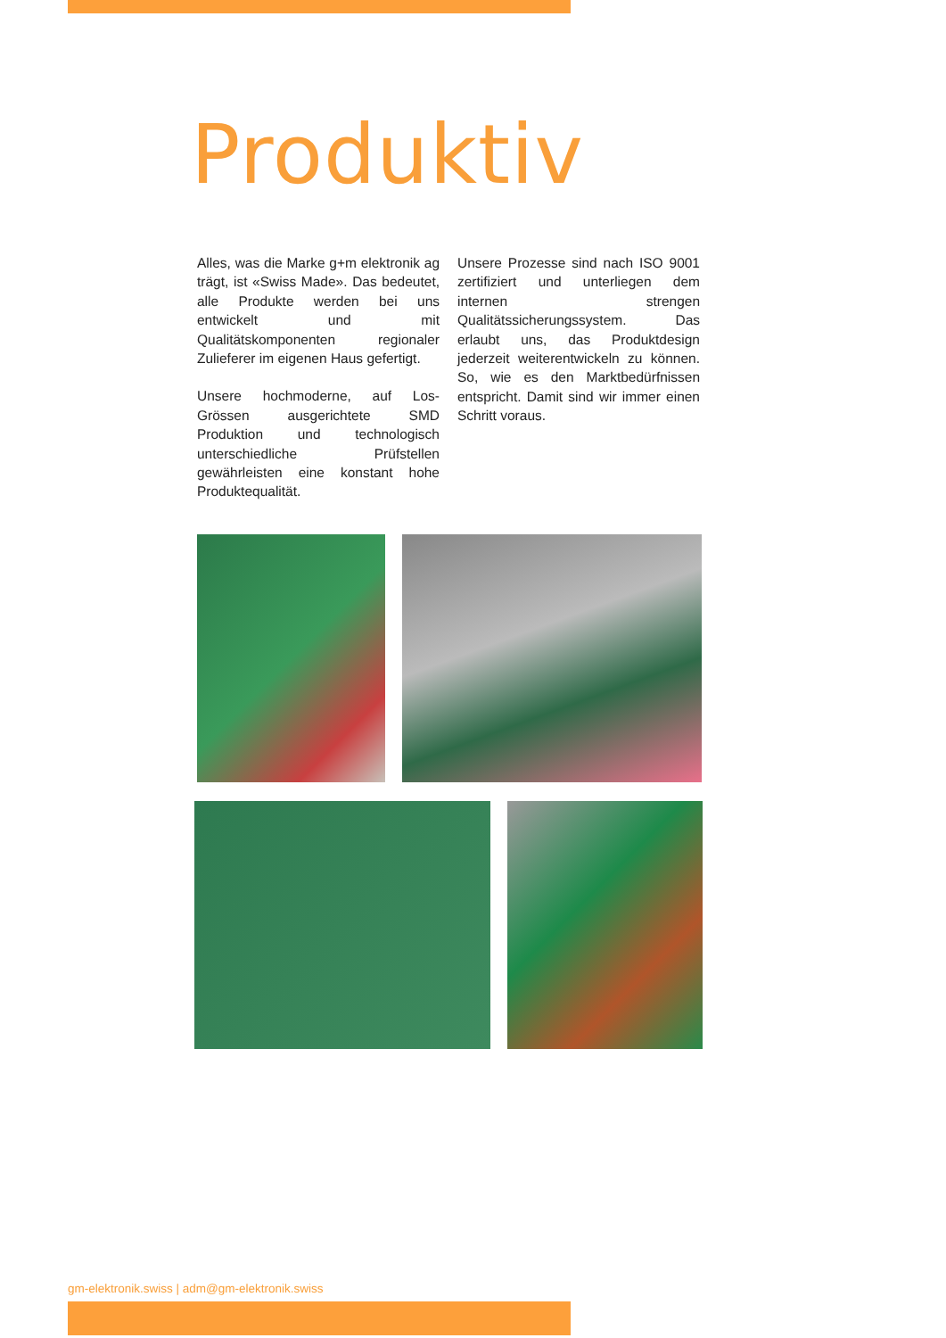Produktiv
Alles, was die Marke g+m elektronik ag trägt, ist «Swiss Made». Das bedeutet, alle Produkte werden bei uns entwickelt und mit Qualitätskomponenten regionaler Zulieferer im eigenen Haus gefertigt.
Unsere hochmoderne, auf Los-Grössen ausgerichtete SMD Produktion und technologisch unterschiedliche Prüfstellen gewährleisten eine konstant hohe Produktequalität.
Unsere Prozesse sind nach ISO 9001 zertifiziert und unterliegen dem internen strengen Qualitätssicherungssystem. Das erlaubt uns, das Produktdesign jederzeit weiterentwickeln zu können. So, wie es den Marktbedürfnissen entspricht. Damit sind wir immer einen Schritt voraus.
gm-elektronik.swiss | adm@gm-elektronik.swiss